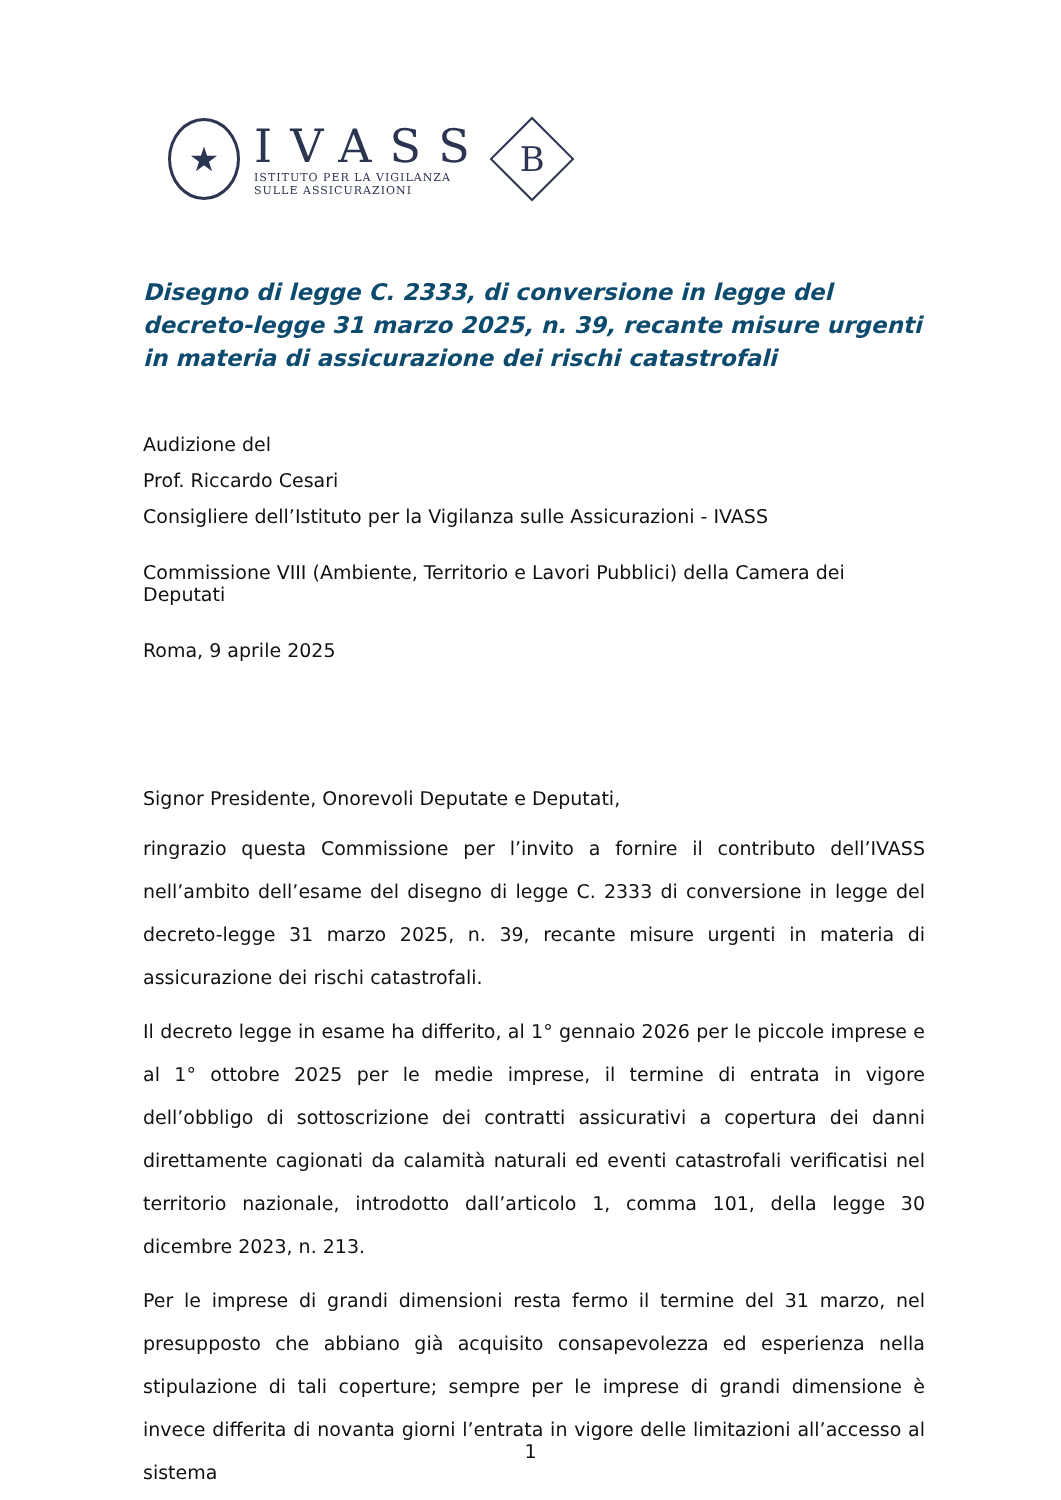★
IVASS
ISTITUTO PER LA VIGILANZA
SULLE ASSICURAZIONI
B
Disegno di legge C. 2333, di conversione in legge del decreto-legge 31 marzo 2025, n. 39, recante misure urgenti in materia di assicurazione dei rischi catastrofali
Audizione del
Prof. Riccardo Cesari
Consigliere dell’Istituto per la Vigilanza sulle Assicurazioni - IVASS
Commissione VIII (Ambiente, Territorio e Lavori Pubblici) della Camera dei Deputati
Roma, 9 aprile 2025
Signor Presidente, Onorevoli Deputate e Deputati,
ringrazio questa Commissione per l’invito a fornire il contributo dell’IVASS nell’ambito dell’esame del disegno di legge C. 2333 di conversione in legge del decreto-legge 31 marzo 2025, n. 39, recante misure urgenti in materia di assicurazione dei rischi catastrofali.
Il decreto legge in esame ha differito, al 1° gennaio 2026 per le piccole imprese e al 1° ottobre 2025 per le medie imprese, il termine di entrata in vigore dell’obbligo di sottoscrizione dei contratti assicurativi a copertura dei danni direttamente cagionati da calamità naturali ed eventi catastrofali verificatisi nel territorio nazionale, introdotto dall’articolo 1, comma 101, della legge 30 dicembre 2023, n. 213.
Per le imprese di grandi dimensioni resta fermo il termine del 31 marzo, nel presupposto che abbiano già acquisito consapevolezza ed esperienza nella stipulazione di tali coperture; sempre per le imprese di grandi dimensione è invece differita di novanta giorni l’entrata in vigore delle limitazioni all’accesso al sistema
1